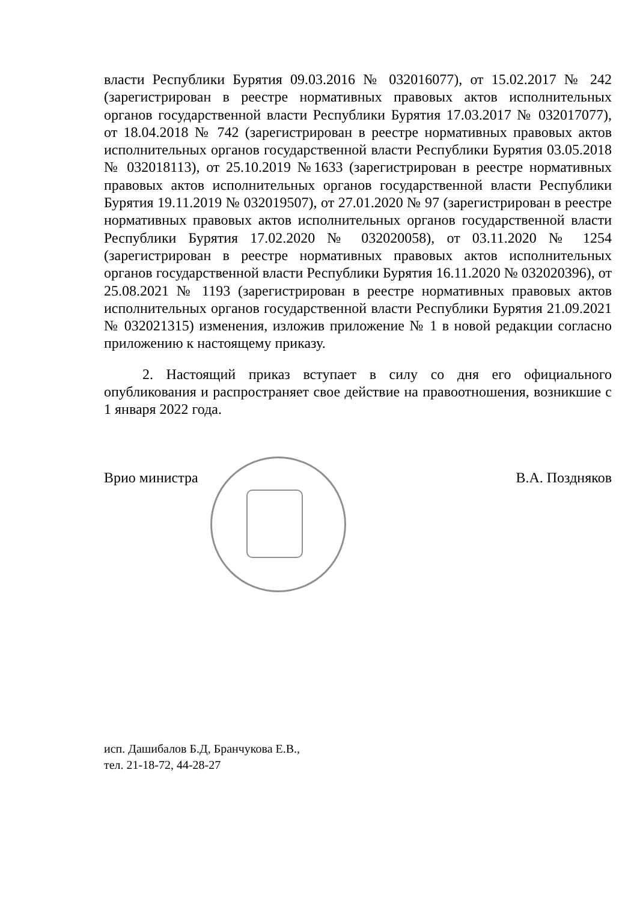власти Республики Бурятия 09.03.2016 № 032016077), от 15.02.2017 № 242 (зарегистрирован в реестре нормативных правовых актов исполнительных органов государственной власти Республики Бурятия 17.03.2017 № 032017077), от 18.04.2018 № 742 (зарегистрирован в реестре нормативных правовых актов исполнительных органов государственной власти Республики Бурятия 03.05.2018 № 032018113), от 25.10.2019 №1633 (зарегистрирован в реестре нормативных правовых актов исполнительных органов государственной власти Республики Бурятия 19.11.2019 № 032019507), от 27.01.2020 № 97 (зарегистрирован в реестре нормативных правовых актов исполнительных органов государственной власти Республики Бурятия 17.02.2020 № 032020058), от 03.11.2020 № 1254 (зарегистрирован в реестре нормативных правовых актов исполнительных органов государственной власти Республики Бурятия 16.11.2020 № 032020396), от 25.08.2021 № 1193 (зарегистрирован в реестре нормативных правовых актов исполнительных органов государственной власти Республики Бурятия 21.09.2021 № 032021315) изменения, изложив приложение № 1 в новой редакции согласно приложению к настоящему приказу.
2. Настоящий приказ вступает в силу со дня его официального опубликования и распространяет свое действие на правоотношения, возникшие с 1 января 2022 года.
Врио министра В.А. Поздняков
исп. Дашибалов Б.Д, Бранчукова Е.В.,
тел. 21-18-72, 44-28-27